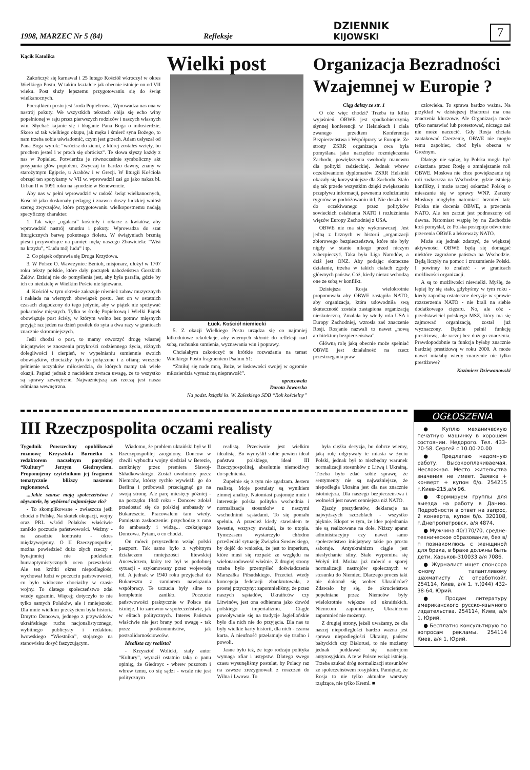1998, MARZEC Nr 5 (84) Refleksje DZIENNIK
KIJOWSKI 7
Kącik Katolika
Wielki post
Zakończył się karnawał i 25 lutego Kościół wkroczył w okres Wielkiego Postu. W takim kształcie jak obecnie istnieje on od VII wieku. Post służy lepszemu przygotowaniu się do świąt wielkanocnych.
Początkiem postu jest środa Popielcowa. Wprowadza nas ona w nastrój pokuty. We wszystkich tekstach obija się echo winy popełnionej w raju przez pierwszych rodziców i naszych własnych win. Słychać kajanie się i błaganie Pana Boga o miłosierdzie. Skoro aż tak wielkiego okupu, jak męka i śmierć syna Bożego, to nam trzeba sobie uświadomić, czym jest grzech. Adam usłyszał od Pana Boga wyrok: “wrócisz do ziemi, z której zostałeś wzięty, bo prochem jesteś i w proch się obrócisz”. Te słowa słyszy każdy z nas w Popielec. Potwierdza je równocześnie symboliczny akt posypania głów popiołem. Zwyczaj to bardzo dawny, znany w starożytnym Egipcie, u Arabów i w Grecji. W liturgii Kościoła obrzęd ten spotykamy w VII w. wprowadził zaś go jako nakaz bł. Urban II w 1091 roku na synodzie w Benewencie.
Aby nas w pełni wprowadzić w radość świąt wielkanocnych, Kościół jako doskonały pedagog i znawca duszy ludzkiej wniósł szereg zwyczajów, które przygotowaniu wielkopostnemu nadają specyficzny charakter:
1. Tak więc „ogałaca” kościoły i ołtarze z kwiatów, aby wprowadzić nastrój smutku i pokuty. Wprowadza do szat liturgicznych barwę pokutnego fioletu. W świątyniach brzmią pieśni przywodzące na pamięć mękę naszego Zbawiciela: “Wisi na krzyżu”, “Ludu mój ludu” i tp.
2. Co piątek odprawia się Droga Krzyżowa.
3. W Polsce O. Wawrzyniec Benioh, misjonarz, ułożył w 1707 roku teksty polskie, które dały początek nabożeństwa Gorzkich Żalów. Dzisiaj nie do pomyślenia jest, aby była parafia, gdzie by ich co niedzielę w Wielkim Poście nie śpiewano.
4. Kościół w tym okresie zakazuje również zabaw muzycznych i nakłada na wiernych obowiązek postu. Jest on w ostatnich czasach złagodzony do tego jedynie, aby w piątek nie spożywać pokarmów mięsnych. Tylko w środę Popielcową i Wielki Piątek obowiązuje post ścisły, w którym wolno bez potraw mięsnych przyjąć raz jeden na dzień posiłek do syta a dwa razy w granicach znacznie skromniejszych.
Jeśli chodzi o post, to mamy otworzyć drogę własnej inicjatywie: w znoszeniu przykrości codziennego życia, różnych dolegliwości i cierpień, w wypełnianiu sumiennie swoich obowiązków, chociażby było to połączone i z ofiarą; wreszcie pełnienie uczynków miłosierdzia, do których mamy tak wiele okazji. Papież jednak z naciskiem zwraca uwagę, że to wszystko są sprawy zewnętrzne. Najważniejszą zaś rzeczą jest nasza odmiana wewnętrzna.
Łuck. Kościół niemiecki
5. Z okazji Wielkiego Postu urządza się co najmniej kilkodniowe rekolekcje, aby wiernych skłonić do refleksji nad sobą, rachunku sumienia, wyznawania win i poprawy.
Chciałabym zakończyć te krótkie rozważania na temat Wielkiego Postu fragmentem Psalmu 51:
“Zmiłuj się nade mną, Boże, w łaskawości swojej w ogromie miłosierdzia wymaż mą nieprawość”.
opracowała
Dorota Jaworska
Na podst. książki ks. W. Zaleskiego SDB “Rok kościelny”
Organizacja Bezradności Wzajemnej w Europie ?
Ciąg dalszy ze str. 1
O cóż więc chodzi? Trzeba tu kilku wyjaśnień. OBWE jest spadkobierczynią słynnej konferencji w Helsinkach i ciała zwanego przedtem Konferencja Bezpieczeństwa i Współpracy w Europie. Ze strony ZSRR organizacja owa była pomyślana jako narzędzie rozmiękczenia Zachodu, powiększenia swobody manewru dla polityki radzieckiej. Jednak wbrew oczekiwaniom dyplomatów ZSRR Helsinki okazały się korzystniejsze dla Zachodu. Stało się tak przede wszystkim dzięki zwiększeniu przepływu informacji, pewnemu rozluźnieniu rygorów w podróżowaniu itd. Nie doszło też do oczekiwanego przez polityków sowieckich osłabienia NATO i rozluźnienia więzów Europy Zachodniej z USA.
OBWE nie ma siły wykonawczej. Jest jedną z licznych w historii „organizacji zbiorowego bezpieczeństwa, które nie były nigdy w stanie nikogo przed niczym zabezpieczyć. Taka była Liga Narodów, a dziś jest ONZ. Aby podając skuteczne działanie, trzeba w takich ciałach zgody głównych państw. Cóż, kiedy nieraz wchodzą one ze sobą w konflikt.
Dzisiejsza Rosja wielokrotnie proponowała aby OBWE zastąpiła NATO, aby organizacja, która udowodniła swą skuteczność została zastąpiona organizacją nieskuteczną. Zmalała by wtedy rola USA i Europy Zachodniej, wzrosła zaś znaczenie Rosji. Rosjanie nazwali to nawet „nową architekturą bezpieczeństwa”.
Główną rolę jaką obecnie może spełniać OBWE jest działalność na rzecz przestrzegania praw
człowieka. To sprawa bardzo ważna. Na przykład w dzisiejszej Białorusi ma ona znaczenia kluczowe. Ale Organizacja może tylko namawiać lub protestować, niczego zaś nie może narzucić. Gdy Rosja chciała zaatakować Czeczenię, OBWE nie mogło temu zapobiec, choć była obecna w Groźnym.
Dlatego nie sądzę, by Polska mogła być oskarżana przez Rosję o zmniejszanie roli OBWE. Moskwa nie chce powiększanie tej roli zwłaszcza na Wschodzie, gdzie istnieją konflikty, i może raczej oskarżać Polskę o mieszanie się w sprawy WNP. Zarzuty Moskwy mogłyby natomiast brzmieć tak: Polska nie docenia OBWE, a przecenia NATO. Ale ten zarzut jest podnoszony od dawna. Natomiast wątpię by na Zachodzie ktoś pomyślał, że Polska postępuje odwrotnie przecenia OBWE a lekceważy NATO.
Może się jednak zdarzyć, że większej aktywności OBWE będą się domagać niektóre zagrożone państwa na Wschodzie. Będą liczyły na pomoc i zrozumienie Polski. I powinny to znaleźć - w granicach możliwości organizacji.
A są to możliwości niewielki. Myślę, że lepiej by się stało, gdybyśmy w tym roku - kiedy zapadną ostateczne decyzje w sprawie rozszerzenia NATO - nie brali na siebie dodatkowego ciężaru. No, ale cóż - przedstawiciel polskiego MSZ, który ma się zajmować organizacją, został już wyznaczony. Będzie pełnił funkcję prestiżową, ale raczej bez dużego znaczenia. Prawdopodobnie ta funkcja byłaby znacznie bardziej prestiżową w roku 2000. A może nawet miałaby wtedy znaczenie nie tylko prestiżowe?
Kazimierz Dziewanowski
III Rzeczpospolita oczami realisty
Tygodnik Powszechny opublikował rozmowę Krzysztofa Burnetko z redaktorem naczelnym paryskiej “Kultury” Jerzym Giedroyciem. Proponujemy czytelnikom jej fragment tematycznie bliższy naszemu regiononowi.
...Jakie szanse mają społeczeństwa i obywatele, by wybierać najmniejsze zło?
- To skomplikowane - zwłaszcza jeśli chodzi o Polskę. Na skutek okupacji, wojny oraz PRL wśród Polaków właściwie zanikło poczucie państwowości. Weźmy - na zasadzie kontrastu - okres międzywojenny. O II Rzeczypospolitej można powiedzieć dużo złych rzeczy - bynajmniej nie podzielam hurraoptymistycznych ocen przeszłości. Ale ten krótki okres niepodległości wychował ludzi w poczuciu państwowości, co było widoczne chociażby w czasie wojny. To dlatego społeczeństwo zdał wtedy egzamin. Więcej; dotyczyło to nie tylko samych Polaków, ale i mniejszości Dla mnie wielkim przeżyciem była historia Dmytro Doncowa, jednego z przywódców ukraińskiego ruchu nacjonalistycznego, wybitnego publicysty i redaktora lwowskiego “Wiestnika”, stojącego na stanowisku dosyć faszyzującym.
Wiadomo, że problem ukraiński był w II Rzeczypospolitej zaogniony. Doncow w chwili wybuchu wojny siedział w Berezie, zamknięty przez premiera Sławoj-Składkowskiego. Został uwolniony przez Niemców, którzy rychło wywieźli go do Berlina i próbowali przeciągnąć go na swoją stronę. Ale parę miesięcy później - na początku 1940 roku - Doncow zdołał przedostać się do polskiej ambasady w Bukareszcie. Pracowałem tam wtedy. Pamiętam zaskoczenie: przychodzę z rana do ambasady i widzę... czekającego Doncowa. Pytam, o co chodzi.
On mówi: przyszedłem wziąć polski paszport. Tak samo było z wybitnym działaczem mniejszości litewskiej Ancewiczem, który też był w podobnej sytuacji - szykanowany przez wojewodę itd. A jednak w 1940 roku przyjechał do Bukaresztu z zamiarem nawiązania współpracy. Te uczucia były silne to kompletnie zanikło. Poczucie państwowości praktycznie w Polsce nie istnieje. I to zarówno w społeczeństwie, jak w elitach politycznych. Interes Państwa właściwie nie jest brany pod uwagę - tak przez postkomunistów, jak postsolidarnościowców.
Idealista czy realista?
- Krzysztof Wolicki, stały autor “Kultury”, wyraził ostatnio taką o panu opinię;, że Giedroyc - wbrew pozorom i wbrew temu, co się sądzi - wcale nie jest politycznym
realistą. Przeciwnie jest wielkim idealistą. Bo wymyślił sobie pewien ideał państwa polskiego, ideał III Rzeczypospolitej, absolutnie niemożliwy do spełnienia.
Zupełnie się z tym nie zgadzam. Jestem realistą. Moje postulaty są wynikiem zimnej analizy. Natomiast pasjonuje mnie i interesuje polska polityka wschodnia i normalizacja stosunków z naszymi wschodnimi sąsiadami. To się pomału spełnia. A przecież kiedy stawiałem te kwestie, wszyscy uważali, że to utopia. Tymczasem wystarczyło chłodno prześledzić sytuację Związku Sowieckiego, by dojść do wniosku, że jest to imperium, które musi się rozpaść ze względu na wielonarodowość właśnie. Z drugiej strony trzeba było przemyśleć doświadczenia Marszałka Piłsudskiego. Przecież wtedy koncepcja federacji zbankrutowała, z prostej przyczyny: zapomnieliśmy, że przez naszych sąsiadów, Ukraińców czy Litwinów, jest ona odbierana jako dowód polskiego imperializmu. Ciągłe powoływanie się na tradycje Jagiellońskie było dla nich nie do przyjęcia. Dla nas to były wielkie karty historii, dla nich - czarna karta. A nieufność przełamuje się trudno i powoli.
Jasne było też, że tego rodzaju polityka wymaga ofiar i ustępstw. Dlatego swego czasu wysunęliśmy postulat, by Polacy raz na zawsze zrezygnowali z roszczeń do Wilna i Lwowa. To
była ciężka decyzja, bo dobrze wiemy, jaką rolę odgrywały te miasta w życiu Polski, jednak był to niezbędny warunek normalizacji stosunków z Litwą i Ukrainą. Trzeba było zdać sobie sprawę, że sentymenty nie są najważniejsze, że niepodległa Ukraina jest dla nas znacznie istotniejsza. Dla naszego bezpieczeństwa i wolności jest nawet cenniejsza niż NATO.
Zjazdy prezydentów, deklaracje na najwyższych szczeblach - wszystko pięknie. Kłopot w tym, że idee pojednania nie są realizowane na dole. Niższy aparat administracyjny czy nawet samo społeczeństwo inicjatywy takie po prostu sabotuje. Antyukrainizm ciągle jest niesłychanie silny. Stale wypomina się Wołyń itd. Można już mówić o sporej normalizacji nastrojów społecznych w stosunku do Niemiec. Dlaczego proces taki nie dokonał się wobec Ukraińców? Zdawało by się, że okrucieństwa popełniane przez Niemców były wielokrotnie większe od ukraińskich. Niemcom zapominamy, Ukraińcom zapomnieć nie możemy.
Z drugiej strony, jeżeli uważamy, że dla naszej niepodległości bardzo ważna jest sprawa niepodległości Ukrainy, państw bałtyckich czy Białorusi, to nie możemy jednak poddawać się nastrojom antyrosyjskim. A te w Polsce wciąż istnieją. Trzeba szukać dróg normalizacji stosunków ze społeczeństwem rosyjskim. Pamiętać, że Rosja to nie tylko aktualne warstwy rządzące, nie tylko Kreml. ■
OGŁOSZENIA
● Куплю механическую печатную машинку в хорошем состоянии. Недорого. Тел. 433-70-58. Сергей с 10.00-20.00
● Предлагаю надомную работу. Высокооплачиваемая. Несложная. Место жительства значения не имеет. Заявка + конверт + купон б/о. 254215 г.Киев-215,а/я 96.
● Формируем группы для выезда на работу в Данию. Подробности в ответ на запрос, 2 конверта, купон б/о. 320108, г.Днепропетровск. а/я 4874.
● Мужчина 40/170/70, средне-техническое образование, без в/п познакомлюсь с женщиной для брака, в браке должны быть дети. Харьков-310033 а/я 7086.
● Журналист ищет спонсора юному талантливому шахматисту /с отработкой/. 254114, Киев, а/я 1. т.(044) 432-38-64, Юрий.
● Продам литературу американского русско-язычного издательства. 254114, Киев, а/я 1, Юрий.
● Бесплатно консультирую по вопросам рекламы. 254114 Киев, а/я 1, Юрий.